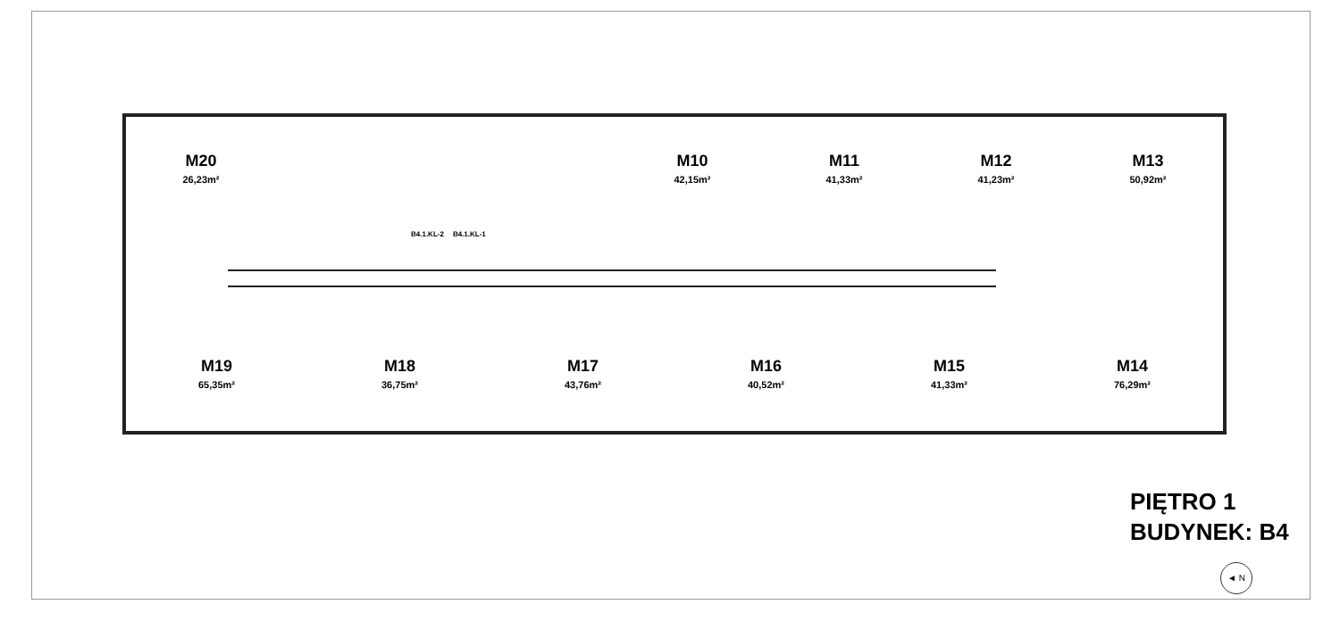M20
26,23m²
M10
42,15m²
M11
41,33m²
M12
41,23m²
M13
50,92m²
B4.1.KL-2 B4.1.KL-1
M19
65,35m²
M18
36,75m²
M17
43,76m²
M16
40,52m²
M15
41,33m²
M14
76,29m²
PIĘTRO 1
BUDYNEK: B4
◄ N